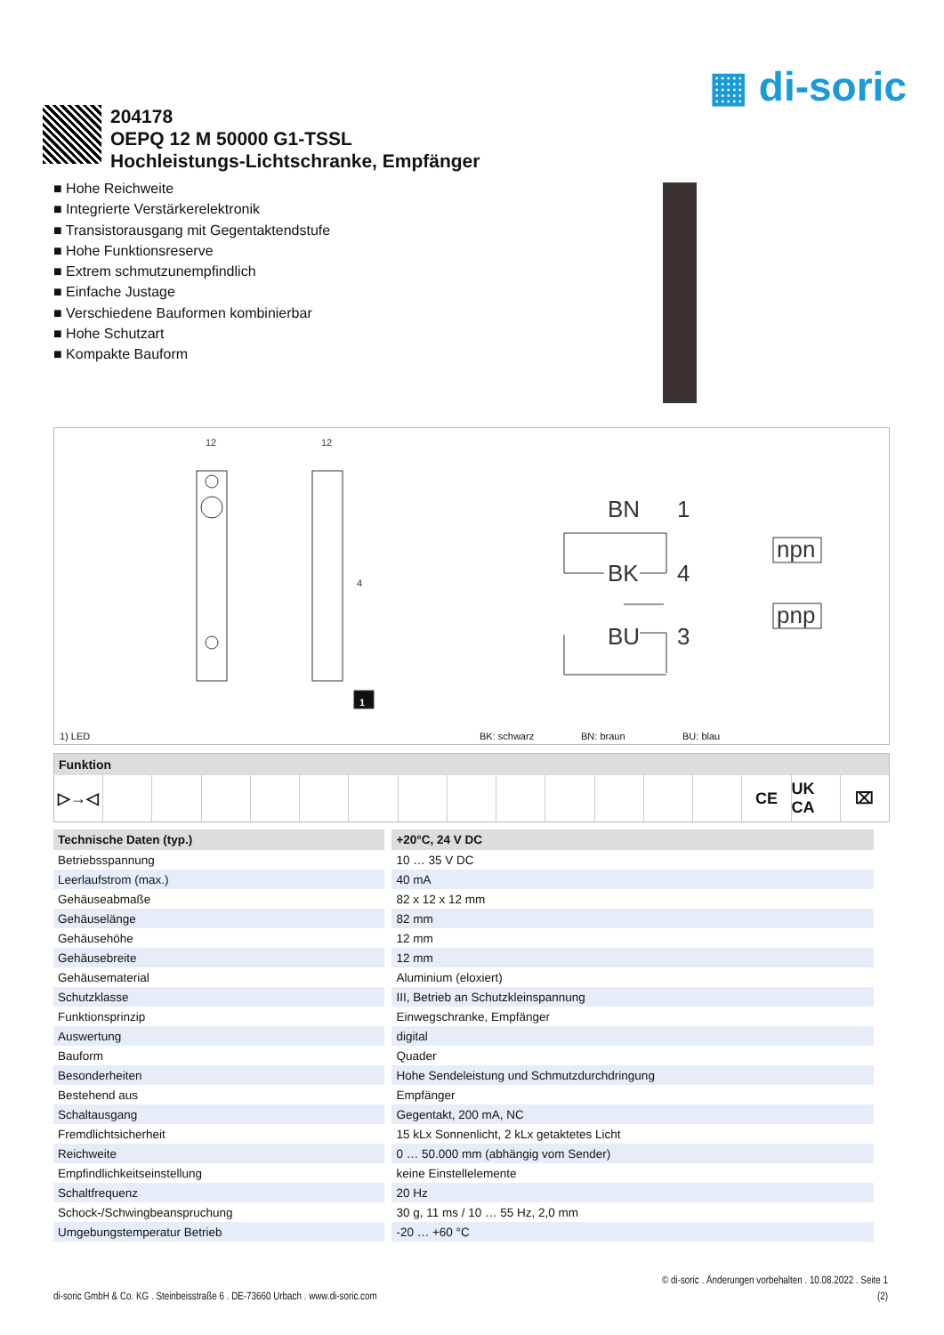▦ di-soric
204178
OEPQ 12 M 50000 G1-TSSL
Hochleistungs-Lichtschranke, Empfänger
■ Hohe Reichweite
■ Integrierte Verstärkerelektronik
■ Transistorausgang mit Gegentaktendstufe
■ Hohe Funktionsreserve
■ Extrem schmutzunempfindlich
■ Einfache Justage
■ Verschiedene Bauformen kombinierbar
■ Hohe Schutzart
■ Kompakte Bauform
BN
1
BK
4
BU
3
npn
pnp
12
12
4
1
1) LED BK: schwarz BN: braun BU: blau
Funktion
▷→◁ CE UK CA ⌧
| Technische Daten (typ.) | +20°C, 24 V DC |
| --- | --- |
| Betriebsspannung | 10 … 35 V DC |
| Leerlaufstrom (max.) | 40 mA |
| Gehäuseabmaße | 82 x 12 x 12 mm |
| Gehäuselänge | 82 mm |
| Gehäusehöhe | 12 mm |
| Gehäusebreite | 12 mm |
| Gehäusematerial | Aluminium (eloxiert) |
| Schutzklasse | III, Betrieb an Schutzkleinspannung |
| Funktionsprinzip | Einwegschranke, Empfänger |
| Auswertung | digital |
| Bauform | Quader |
| Besonderheiten | Hohe Sendeleistung und Schmutzdurchdringung |
| Bestehend aus | Empfänger |
| Schaltausgang | Gegentakt, 200 mA, NC |
| Fremdlichtsicherheit | 15 kLx Sonnenlicht, 2 kLx getaktetes Licht |
| Reichweite | 0 … 50.000 mm (abhängig vom Sender) |
| Empfindlichkeitseinstellung | keine Einstellelemente |
| Schaltfrequenz | 20 Hz |
| Schock-/Schwingbeanspruchung | 30 g, 11 ms / 10 … 55 Hz, 2,0 mm |
| Umgebungstemperatur Betrieb | -20 … +60 °C |
© di-soric . Änderungen vorbehalten . 10.08.2022 . Seite 1
di-soric GmbH & Co. KG . Steinbeisstraße 6 . DE-73660 Urbach . www.di-soric.com (2)